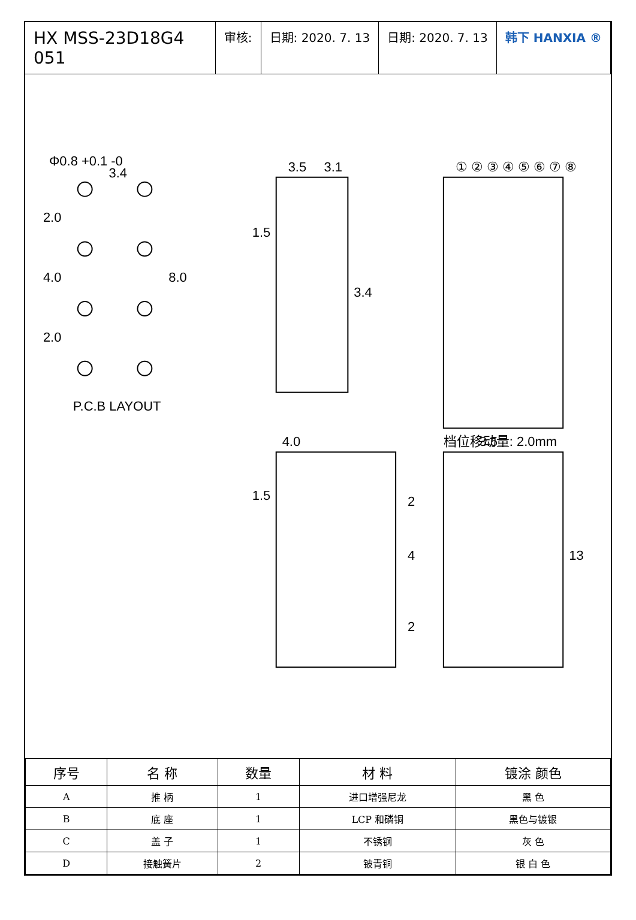HX MSS-23D18G4 051
审核: 日期: 2020. 7. 13 日期: 2020. 7. 13 韩下 HANXIA ®
Φ0.8 +0.1 -0
3.4
2.0
4.0
2.0
8.0
P.C.B LAYOUT
3.5
3.1
1.5
3.4
① ② ③ ④ ⑤ ⑥ ⑦ ⑧
档位移动量: 2.0mm
4.0
1.5
2
4
2
3.5
13
| 序号 | 名 称 | 数量 | 材 料 | 镀涂 颜色 |
| --- | --- | --- | --- | --- |
| A | 推 柄 | 1 | 进口增强尼龙 | 黑 色 |
| B | 底 座 | 1 | LCP 和磷铜 | 黑色与镀银 |
| C | 盖 子 | 1 | 不锈钢 | 灰 色 |
| D | 接触簧片 | 2 | 铍青铜 | 银 白 色 |